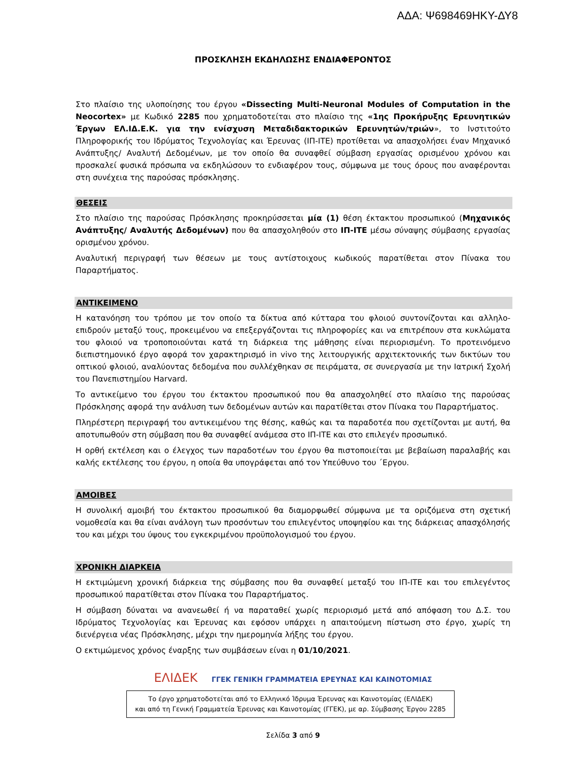ΑΔΑ: Ψ698469ΗΚΥ-ΔΥ8
ΠΡΟΣΚΛΗΣΗ ΕΚΔΗΛΩΣΗΣ ΕΝΔΙΑΦΕΡΟΝΤΟΣ
Στο πλαίσιο της υλοποίησης του έργου «Dissecting Multi-Neuronal Modules of Computation in the Neocortex» με Κωδικό 2285 που χρηματοδοτείται στο πλαίσιο της «1ης Προκήρυξης Ερευνητικών Έργων ΕΛ.ΙΔ.Ε.Κ. για την ενίσχυση Μεταδιδακτορικών Ερευνητών/τριών», το Ινστιτούτο Πληροφορικής του Ιδρύματος Τεχνολογίας και Έρευνας (ΙΠ-ΙΤΕ) προτίθεται να απασχολήσει έναν Μηχανικό Ανάπτυξης/ Αναλυτή Δεδομένων, με τον οποίο θα συναφθεί σύμβαση εργασίας ορισμένου χρόνου και προσκαλεί φυσικά πρόσωπα να εκδηλώσουν το ενδιαφέρον τους, σύμφωνα με τους όρους που αναφέρονται στη συνέχεια της παρούσας πρόσκλησης.
ΘΕΣΕΙΣ
Στο πλαίσιο της παρούσας Πρόσκλησης προκηρύσσεται μία (1) θέση έκτακτου προσωπικού (Μηχανικός Ανάπτυξης/ Αναλυτής Δεδομένων) που θα απασχοληθούν στο ΙΠ-ΙΤΕ μέσω σύναψης σύμβασης εργασίας ορισμένου χρόνου.
Αναλυτική περιγραφή των θέσεων με τους αντίστοιχους κωδικούς παρατίθεται στον Πίνακα του Παραρτήματος.
ΑΝΤΙΚΕΙΜΕΝΟ
Η κατανόηση του τρόπου με τον οποίο τα δίκτυα από κύτταρα του φλοιού συντονίζονται και αλληλο-επιδρούν μεταξύ τους, προκειμένου να επεξεργάζονται τις πληροφορίες και να επιτρέπουν στα κυκλώματα του φλοιού να τροποποιούνται κατά τη διάρκεια της μάθησης είναι περιορισμένη. Το προτεινόμενο διεπιστημονικό έργο αφορά τον χαρακτηρισμό in vivo της λειτουργικής αρχιτεκτονικής των δικτύων του οπτικού φλοιού, αναλύοντας δεδομένα που συλλέχθηκαν σε πειράματα, σε συνεργασία με την Ιατρική Σχολή του Πανεπιστημίου Harvard.
Το αντικείμενο του έργου του έκτακτου προσωπικού που θα απασχοληθεί στο πλαίσιο της παρούσας Πρόσκλησης αφορά την ανάλυση των δεδομένων αυτών και παρατίθεται στον Πίνακα του Παραρτήματος.
Πληρέστερη περιγραφή του αντικειμένου της θέσης, καθώς και τα παραδοτέα που σχετίζονται με αυτή, θα αποτυπωθούν στη σύμβαση που θα συναφθεί ανάμεσα στο ΙΠ-ΙΤΕ και στο επιλεγέν προσωπικό.
Η ορθή εκτέλεση και ο έλεγχος των παραδοτέων του έργου θα πιστοποιείται με βεβαίωση παραλαβής και καλής εκτέλεσης του έργου, η οποία θα υπογράφεται από τον Υπεύθυνο του ΄Εργου.
ΑΜΟΙΒΕΣ
Η συνολική αμοιβή του έκτακτου προσωπικού θα διαμορφωθεί σύμφωνα με τα οριζόμενα στη σχετική νομοθεσία και θα είναι ανάλογη των προσόντων του επιλεγέντος υποψηφίου και της διάρκειας απασχόλησής του και μέχρι του ύψους του εγκεκριμένου προϋπολογισμού του έργου.
ΧΡΟΝΙΚΗ ΔΙΑΡΚΕΙΑ
Η εκτιμώμενη χρονική διάρκεια της σύμβασης που θα συναφθεί μεταξύ του ΙΠ-ΙΤΕ και του επιλεγέντος προσωπικού παρατίθεται στον Πίνακα του Παραρτήματος.
Η σύμβαση δύναται να ανανεωθεί ή να παραταθεί χωρίς περιορισμό μετά από απόφαση του Δ.Σ. του Ιδρύματος Τεχνολογίας και Έρευνας και εφόσον υπάρχει η απαιτούμενη πίστωση στο έργο, χωρίς τη διενέργεια νέας Πρόσκλησης, μέχρι την ημερομηνία λήξης του έργου.
Ο εκτιμώμενος χρόνος έναρξης των συμβάσεων είναι η 01/10/2021.
ΕΛΙΔΕΚ ΓΓΕΚ ΓΕΝΙΚΗ ΓΡΑΜΜΑΤΕΙΑ ΕΡΕΥΝΑΣ ΚΑΙ ΚΑΙΝΟΤΟΜΙΑΣ
Το έργο χρηματοδοτείται από το Ελληνικό Ίδρυμα Έρευνας και Καινοτομίας (ΕΛΙΔΕΚ)
και από τη Γενική Γραμματεία Έρευνας και Καινοτομίας (ΓΓΕΚ), με αρ. Σύμβασης Έργου 2285
Σελίδα 3 από 9